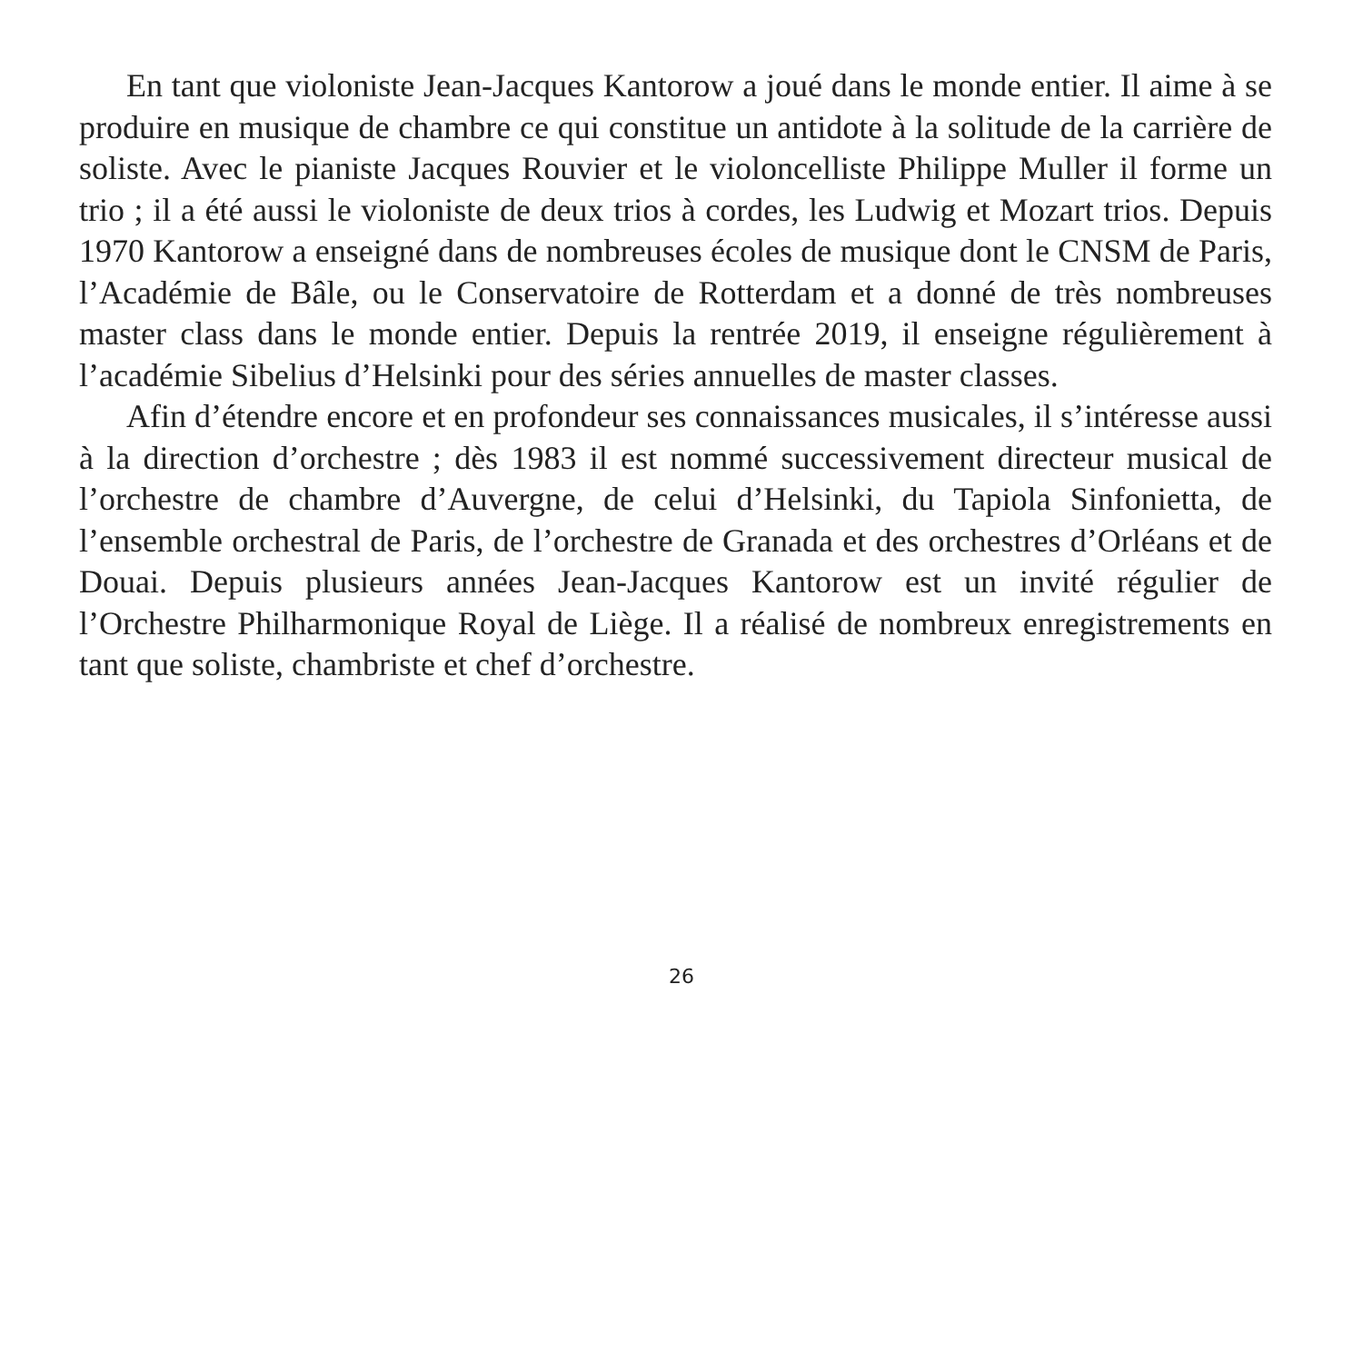En tant que violoniste Jean-Jacques Kantorow a joué dans le monde entier. Il aime à se produire en musique de chambre ce qui constitue un antidote à la solitude de la carrière de soliste. Avec le pianiste Jacques Rouvier et le violoncelliste Philippe Muller il forme un trio ; il a été aussi le violoniste de deux trios à cordes, les Ludwig et Mozart trios. Depuis 1970 Kantorow a enseigné dans de nombreuses écoles de musique dont le CNSM de Paris, l’Académie de Bâle, ou le Conservatoire de Rotterdam et a donné de très nombreuses master class dans le monde entier. Depuis la rentrée 2019, il enseigne régulièrement à l’académie Sibelius d’Helsinki pour des séries annuelles de master classes.
Afin d’étendre encore et en profondeur ses connaissances musicales, il s’intéresse aussi à la direction d’orchestre ; dès 1983 il est nommé successivement directeur musical de l’orchestre de chambre d’Auvergne, de celui d’Helsinki, du Tapiola Sinfonietta, de l’ensemble orchestral de Paris, de l’orchestre de Granada et des orchestres d’Orléans et de Douai. Depuis plusieurs années Jean-Jacques Kantorow est un invité régulier de l’Orchestre Philharmonique Royal de Liège. Il a réalisé de nombreux enregistrements en tant que soliste, chambriste et chef d’orchestre.
26